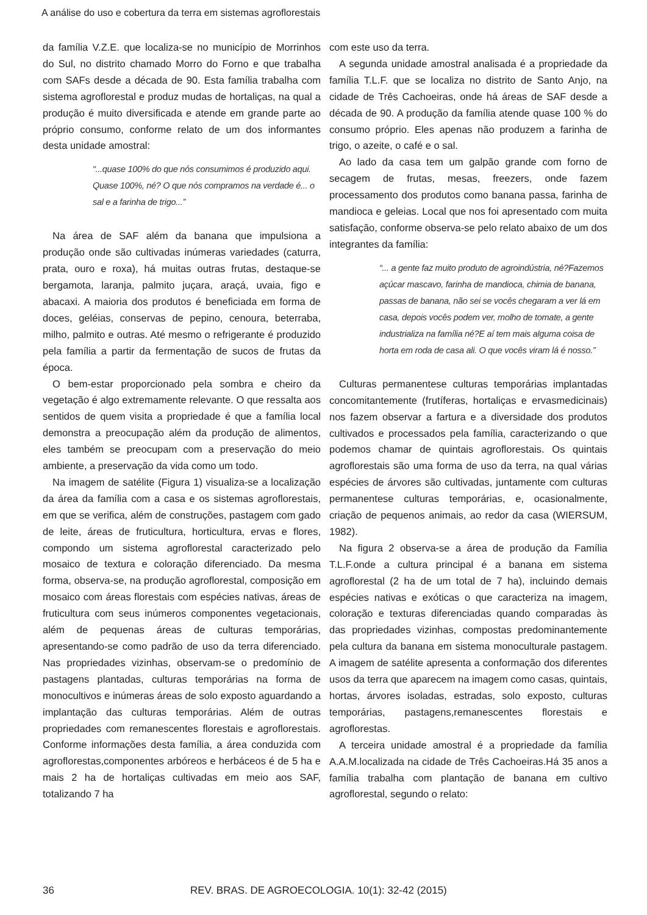A análise do uso e cobertura da terra em sistemas agroflorestais
da família V.Z.E. que localiza-se no município de Morrinhos do Sul, no distrito chamado Morro do Forno e que trabalha com SAFs desde a década de 90. Esta família trabalha com sistema agroflorestal e produz mudas de hortaliças, na qual a produção é muito diversificada e atende em grande parte ao próprio consumo, conforme relato de um dos informantes desta unidade amostral:
“...quase 100% do que nós consumimos é produzido aqui. Quase 100%, né? O que nós compramos na verdade é... o sal e a farinha de trigo...”
Na área de SAF além da banana que impulsiona a produção onde são cultivadas inúmeras variedades (caturra, prata, ouro e roxa), há muitas outras frutas, destaque-se bergamota, laranja, palmito juçara, araçá, uvaia, figo e abacaxi. A maioria dos produtos é beneficiada em forma de doces, geléias, conservas de pepino, cenoura, beterraba, milho, palmito e outras. Até mesmo o refrigerante é produzido pela família a partir da fermentação de sucos de frutas da época.
O bem-estar proporcionado pela sombra e cheiro da vegetação é algo extremamente relevante. O que ressalta aos sentidos de quem visita a propriedade é que a família local demonstra a preocupação além da produção de alimentos, eles também se preocupam com a preservação do meio ambiente, a preservação da vida como um todo.
Na imagem de satélite (Figura 1) visualiza-se a localização da área da família com a casa e os sistemas agroflorestais, em que se verifica, além de construções, pastagem com gado de leite, áreas de fruticultura, horticultura, ervas e flores, compondo um sistema agroflorestal caracterizado pelo mosaico de textura e coloração diferenciado. Da mesma forma, observa-se, na produção agroflorestal, composição em mosaico com áreas florestais com espécies nativas, áreas de fruticultura com seus inúmeros componentes vegetacionais, além de pequenas áreas de culturas temporárias, apresentando-se como padrão de uso da terra diferenciado. Nas propriedades vizinhas, observam-se o predomínio de pastagens plantadas, culturas temporárias na forma de monocultivos e inúmeras áreas de solo exposto aguardando a implantação das culturas temporárias. Além de outras propriedades com remanescentes florestais e agroflorestais. Conforme informações desta família, a área conduzida com agroflorestas,componentes arbóreos e herbáceos é de 5 ha e mais 2 ha de hortaliças cultivadas em meio aos SAF, totalizando 7 ha
com este uso da terra.
A segunda unidade amostral analisada é a propriedade da família T.L.F. que se localiza no distrito de Santo Anjo, na cidade de Três Cachoeiras, onde há áreas de SAF desde a década de 90. A produção da família atende quase 100 % do consumo próprio. Eles apenas não produzem a farinha de trigo, o azeite, o café e o sal.
Ao lado da casa tem um galpão grande com forno de secagem de frutas, mesas, freezers, onde fazem processamento dos produtos como banana passa, farinha de mandioca e geleias. Local que nos foi apresentado com muita satisfação, conforme observa-se pelo relato abaixo de um dos integrantes da família:
“... a gente faz muito produto de agroindústria, né?Fazemos açúcar mascavo, farinha de mandioca, chimia de banana, passas de banana, não sei se vocês chegaram a ver lá em casa, depois vocês podem ver, molho de tomate, a gente industrializa na família né?E aí tem mais alguma coisa de horta em roda de casa ali. O que vocês viram lá é nosso.”
Culturas permanentese culturas temporárias implantadas concomitantemente (frutíferas, hortaliças e ervasmedicinais) nos fazem observar a fartura e a diversidade dos produtos cultivados e processados pela família, caracterizando o que podemos chamar de quintais agroflorestais. Os quintais agroflorestais são uma forma de uso da terra, na qual várias espécies de árvores são cultivadas, juntamente com culturas permanentese culturas temporárias, e, ocasionalmente, criação de pequenos animais, ao redor da casa (WIERSUM, 1982).
Na figura 2 observa-se a área de produção da Família T.L.F.onde a cultura principal é a banana em sistema agroflorestal (2 ha de um total de 7 ha), incluindo demais espécies nativas e exóticas o que caracteriza na imagem, coloração e texturas diferenciadas quando comparadas às das propriedades vizinhas, compostas predominantemente pela cultura da banana em sistema monoculturale pastagem. A imagem de satélite apresenta a conformação dos diferentes usos da terra que aparecem na imagem como casas, quintais, hortas, árvores isoladas, estradas, solo exposto, culturas temporárias, pastagens,remanescentes florestais e agroflorestas.
A terceira unidade amostral é a propriedade da família A.A.M.localizada na cidade de Três Cachoeiras.Há 35 anos a família trabalha com plantação de banana em cultivo agroflorestal, segundo o relato:
36 REV. BRAS. DE AGROECOLOGIA. 10(1): 32-42 (2015)